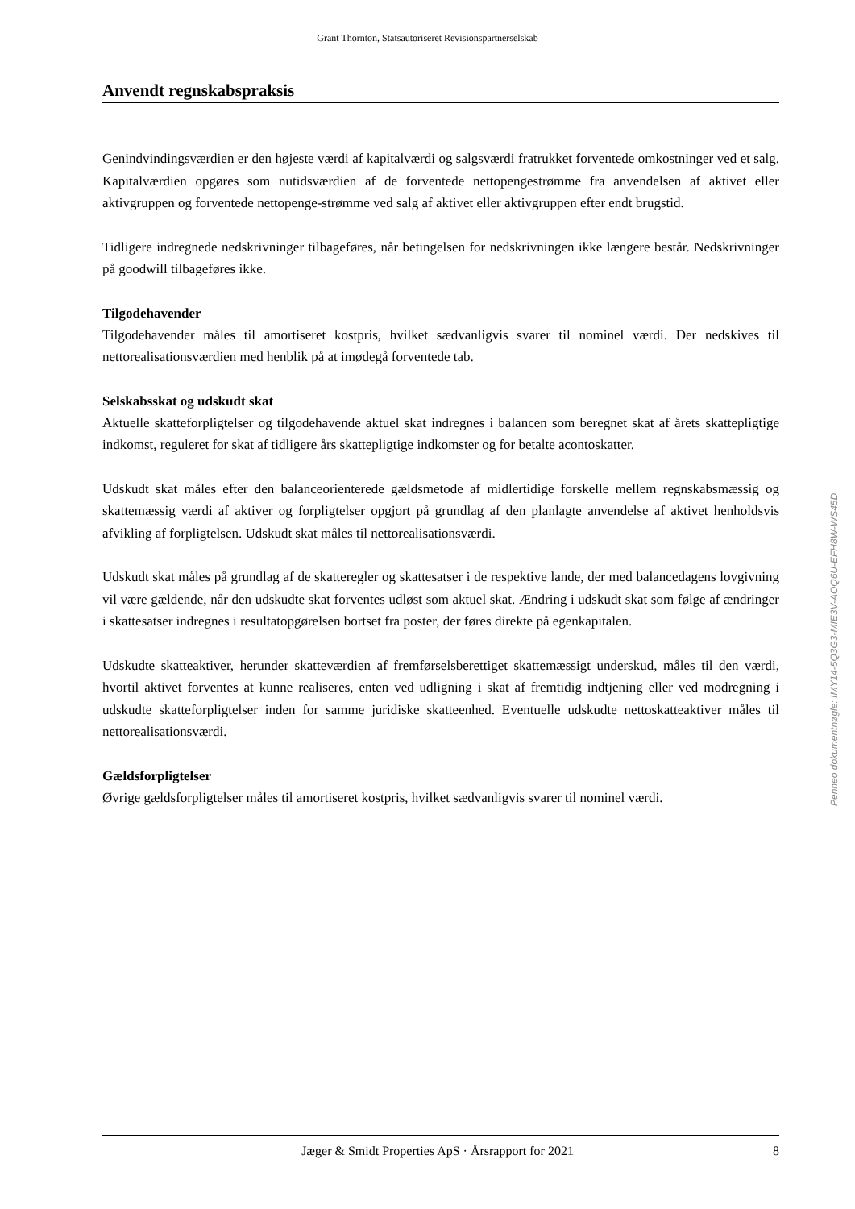Grant Thornton, Statsautoriseret Revisionspartnerselskab
Anvendt regnskabspraksis
Genindvindingsværdien er den højeste værdi af kapitalværdi og salgsværdi fratrukket forventede omkostninger ved et salg. Kapitalværdien opgøres som nutidsværdien af de forventede nettopengestrømme fra anvendelsen af aktivet eller aktivgruppen og forventede nettopenge-strømme ved salg af aktivet eller aktivgruppen efter endt brugstid.
Tidligere indregnede nedskrivninger tilbageføres, når betingelsen for nedskrivningen ikke længere består. Nedskrivninger på goodwill tilbageføres ikke.
Tilgodehavender
Tilgodehavender måles til amortiseret kostpris, hvilket sædvanligvis svarer til nominel værdi. Der nedskives til nettorealisationsværdien med henblik på at imødegå forventede tab.
Selskabsskat og udskudt skat
Aktuelle skatteforpligtelser og tilgodehavende aktuel skat indregnes i balancen som beregnet skat af årets skattepligtige indkomst, reguleret for skat af tidligere års skattepligtige indkomster og for betalte acontoskatter.
Udskudt skat måles efter den balanceorienterede gældsmetode af midlertidige forskelle mellem regnskabsmæssig og skattemæssig værdi af aktiver og forpligtelser opgjort på grundlag af den planlagte anvendelse af aktivet henholdsvis afvikling af forpligtelsen. Udskudt skat måles til nettorealisationsværdi.
Udskudt skat måles på grundlag af de skatteregler og skattesatser i de respektive lande, der med balancedagens lovgivning vil være gældende, når den udskudte skat forventes udløst som aktuel skat. Ændring i udskudt skat som følge af ændringer i skattesatser indregnes i resultatopgørelsen bortset fra poster, der føres direkte på egenkapitalen.
Udskudte skatteaktiver, herunder skatteværdien af fremførselsberettiget skattemæssigt underskud, måles til den værdi, hvortil aktivet forventes at kunne realiseres, enten ved udligning i skat af fremtidig indtjening eller ved modregning i udskudte skatteforpligtelser inden for samme juridiske skatteenhed. Eventuelle udskudte nettoskatteaktiver måles til nettorealisationsværdi.
Gældsforpligtelser
Øvrige gældsforpligtelser måles til amortiseret kostpris, hvilket sædvanligvis svarer til nominel værdi.
Penneo dokumentnøgle: IMY14-5Q3G3-MIE3V-AOQ6U-EFH8W-WS45D
Jæger & Smidt Properties ApS · Årsrapport for 2021 8